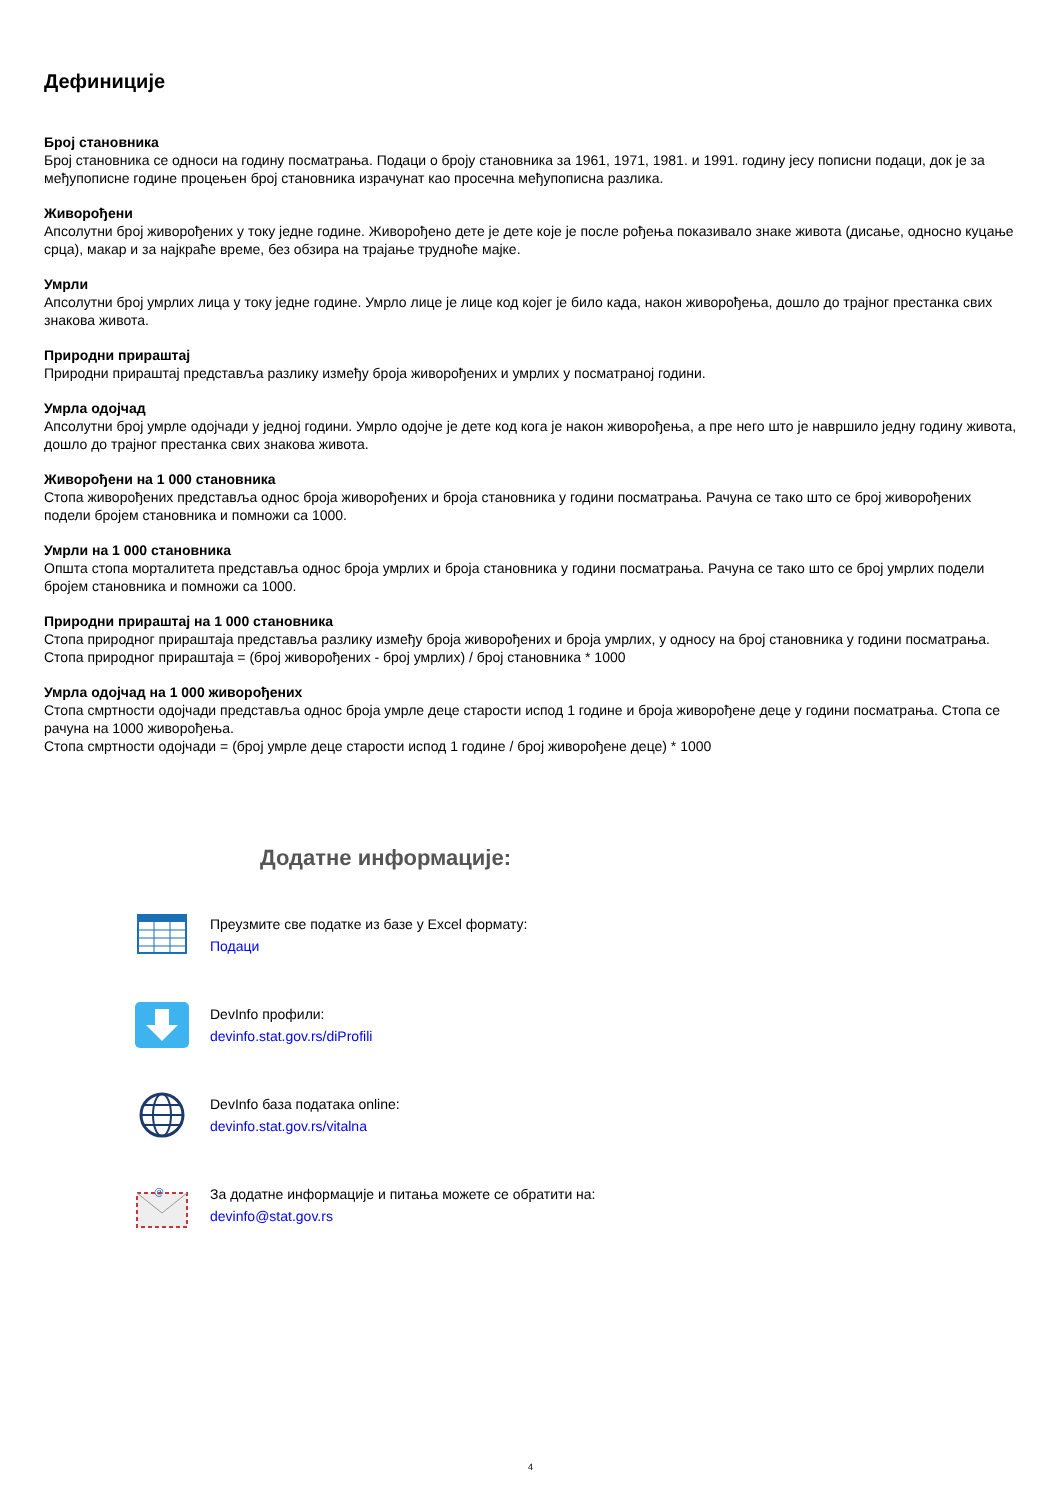Дефиниције
Број становника
Број становника се односи на годину посматрања. Подаци о броју становника за 1961, 1971, 1981. и 1991. годину јесу пописни подаци, док је за међупописне године процењен број становника израчунат као просечна међупописна разлика.
Живорођени
Апсолутни број живорођених у току једне године. Живорођено дете је дете које је после рођења показивало знаке живота (дисање, односно куцање срца), макар и за најкраће време, без обзира на трајање трудноће мајке.
Умрли
Апсолутни број умрлих лица у току једне године. Умрло лице је лице код којег је било када, након живорођења, дошло до трајног престанка свих знакова живота.
Природни прираштај
Природни прираштај представља разлику између броја живорођених и умрлих у посматраној години.
Умрла одојчад
Апсолутни број умрле одојчади у једној години. Умрло одојче је дете код кога је након живорођења, а пре него што је навршило једну годину живота, дошло до трајног престанка свих знакова живота.
Живорођени на 1 000 становника
Стопа живорођених представља однос броја живорођених и броја становника у години посматрања. Рачуна се тако што се број живорођених подели бројем становника и помножи са 1000.
Умрли на 1 000 становника
Општа стопа морталитета представља однос броја умрлих и броја становника у години посматрања. Рачуна се тако што се број умрлих подели бројем становника и помножи са 1000.
Природни прираштај на 1 000 становника
Стопа природног прираштаја представља разлику између броја живорођених и броја умрлих, у односу на број становника у години посматрања.
Стопа природног прираштаја = (број живорођених - број умрлих) / број становника * 1000
Умрла одојчад на 1 000 живорођених
Стопа смртности одојчади представља однос броја умрле деце старости испод 1 године и броја живорођене деце у години посматрања. Стопа се рачуна на 1000 живорођења.
Стопа смртности одојчади = (број умрле деце старости испод 1 године / број живорођене деце) * 1000
Додатне информације:
Преузмите све податке из базе у Excel формату:
Подаци
DevInfo профили:
devinfo.stat.gov.rs/diProfili
DevInfo база података online:
devinfo.stat.gov.rs/vitalna
@
За додатне информације и питања можете се обратити на:
devinfo@stat.gov.rs
4